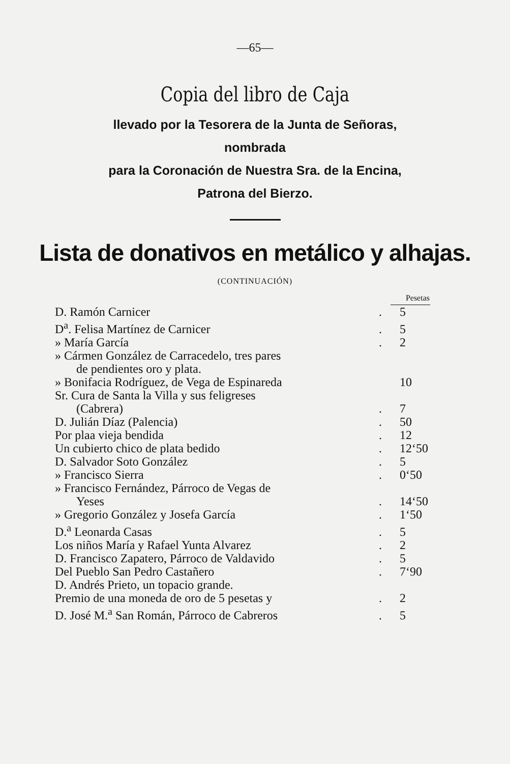—65—
Copia del libro de Caja
llevado por la Tesorera de la Junta de Señoras,
nombrada
para la Coronación de Nuestra Sra. de la Encina,
Patrona del Bierzo.
Lista de donativos en metálico y alhajas.
(CONTINUACIÓN)
| | | Pesetas |
| D. Ramón Carnicer | . | 5 |
| D<sup>a</sup>. Felisa Martínez de Carnicer | . | 5 |
| » María García | . | 2 |
| » Cármen González de Carracedelo, tres pares de pendientes oro y plata. | | |
| » Bonifacia Rodríguez, de Vega de Espinareda | | 10 |
| Sr. Cura de Santa la Villa y sus feligreses (Cabrera) | . | 7 |
| D. Julián Díaz (Palencia) | . | 50 |
| Por plaa vieja bendida | . | 12 |
| Un cubierto chico de plata bedido | . | 12‘50 |
| D. Salvador Soto González | . | 5 |
| » Francisco Sierra | . | 0‘50 |
| » Francisco Fernández, Párroco de Vegas de Yeses | . | 14‘50 |
| » Gregorio González y Josefa García | . | 1‘50 |
| D.<sup>a</sup> Leonarda Casas | . | 5 |
| Los niños María y Rafael Yunta Alvarez | . | 2 |
| D. Francisco Zapatero, Párroco de Valdavido | . | 5 |
| Del Pueblo San Pedro Castañero | . | 7‘90 |
| D. Andrés Prieto, un topacio grande. | | |
| Premio de una moneda de oro de 5 pesetas y | . | 2 |
| D. José M.<sup>a</sup> San Román, Párroco de Cabreros | . | 5 |